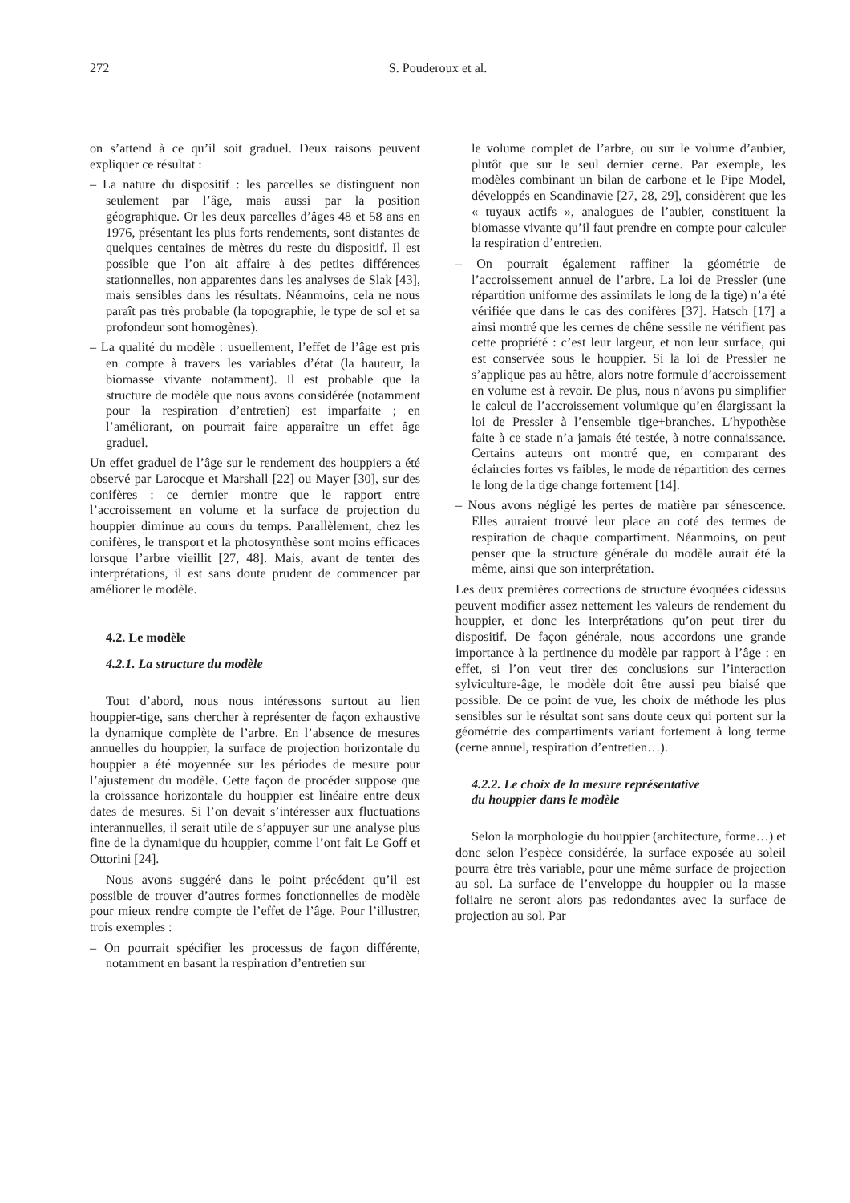272 S. Pouderoux et al.
on s’attend à ce qu’il soit graduel. Deux raisons peuvent expliquer ce résultat :
– La nature du dispositif : les parcelles se distinguent non seulement par l’âge, mais aussi par la position géographique. Or les deux parcelles d’âges 48 et 58 ans en 1976, présentant les plus forts rendements, sont distantes de quelques centaines de mètres du reste du dispositif. Il est possible que l’on ait affaire à des petites différences stationnelles, non apparentes dans les analyses de Slak [43], mais sensibles dans les résultats. Néanmoins, cela ne nous paraît pas très probable (la topographie, le type de sol et sa profondeur sont homogènes).
– La qualité du modèle : usuellement, l’effet de l’âge est pris en compte à travers les variables d’état (la hauteur, la biomasse vivante notamment). Il est probable que la structure de modèle que nous avons considérée (notamment pour la respiration d’entretien) est imparfaite ; en l’améliorant, on pourrait faire apparaître un effet âge graduel.
Un effet graduel de l’âge sur le rendement des houppiers a été observé par Larocque et Marshall [22] ou Mayer [30], sur des conifères : ce dernier montre que le rapport entre l’accroissement en volume et la surface de projection du houppier diminue au cours du temps. Parallèlement, chez les conifères, le transport et la photosynthèse sont moins efficaces lorsque l’arbre vieillit [27, 48]. Mais, avant de tenter des interprétations, il est sans doute prudent de commencer par améliorer le modèle.
4.2. Le modèle
4.2.1. La structure du modèle
Tout d’abord, nous nous intéressons surtout au lien houppier-tige, sans chercher à représenter de façon exhaustive la dynamique complète de l’arbre. En l’absence de mesures annuelles du houppier, la surface de projection horizontale du houppier a été moyennée sur les périodes de mesure pour l’ajustement du modèle. Cette façon de procéder suppose que la croissance horizontale du houppier est linéaire entre deux dates de mesures. Si l’on devait s’intéresser aux fluctuations interannuelles, il serait utile de s’appuyer sur une analyse plus fine de la dynamique du houppier, comme l’ont fait Le Goff et Ottorini [24].
Nous avons suggéré dans le point précédent qu’il est possible de trouver d’autres formes fonctionnelles de modèle pour mieux rendre compte de l’effet de l’âge. Pour l’illustrer, trois exemples :
– On pourrait spécifier les processus de façon différente, notamment en basant la respiration d’entretien sur
le volume complet de l’arbre, ou sur le volume d’aubier, plutôt que sur le seul dernier cerne. Par exemple, les modèles combinant un bilan de carbone et le Pipe Model, développés en Scandinavie [27, 28, 29], considèrent que les « tuyaux actifs », analogues de l’aubier, constituent la biomasse vivante qu’il faut prendre en compte pour calculer la respiration d’entretien.
– On pourrait également raffiner la géométrie de l’accroissement annuel de l’arbre. La loi de Pressler (une répartition uniforme des assimilats le long de la tige) n’a été vérifiée que dans le cas des conifères [37]. Hatsch [17] a ainsi montré que les cernes de chêne sessile ne vérifient pas cette propriété : c’est leur largeur, et non leur surface, qui est conservée sous le houppier. Si la loi de Pressler ne s’applique pas au hêtre, alors notre formule d’accroissement en volume est à revoir. De plus, nous n’avons pu simplifier le calcul de l’accroissement volumique qu’en élargissant la loi de Pressler à l’ensemble tige+branches. L’hypothèse faite à ce stade n’a jamais été testée, à notre connaissance. Certains auteurs ont montré que, en comparant des éclaircies fortes vs faibles, le mode de répartition des cernes le long de la tige change fortement [14].
– Nous avons négligé les pertes de matière par sénescence. Elles auraient trouvé leur place au coté des termes de respiration de chaque compartiment. Néanmoins, on peut penser que la structure générale du modèle aurait été la même, ainsi que son interprétation.
Les deux premières corrections de structure évoquées cidessus peuvent modifier assez nettement les valeurs de rendement du houppier, et donc les interprétations qu’on peut tirer du dispositif. De façon générale, nous accordons une grande importance à la pertinence du modèle par rapport à l’âge : en effet, si l’on veut tirer des conclusions sur l’interaction sylviculture-âge, le modèle doit être aussi peu biaisé que possible. De ce point de vue, les choix de méthode les plus sensibles sur le résultat sont sans doute ceux qui portent sur la géométrie des compartiments variant fortement à long terme (cerne annuel, respiration d’entretien…).
4.2.2. Le choix de la mesure représentative
du houppier dans le modèle
Selon la morphologie du houppier (architecture, forme…) et donc selon l’espèce considérée, la surface exposée au soleil pourra être très variable, pour une même surface de projection au sol. La surface de l’enveloppe du houppier ou la masse foliaire ne seront alors pas redondantes avec la surface de projection au sol. Par